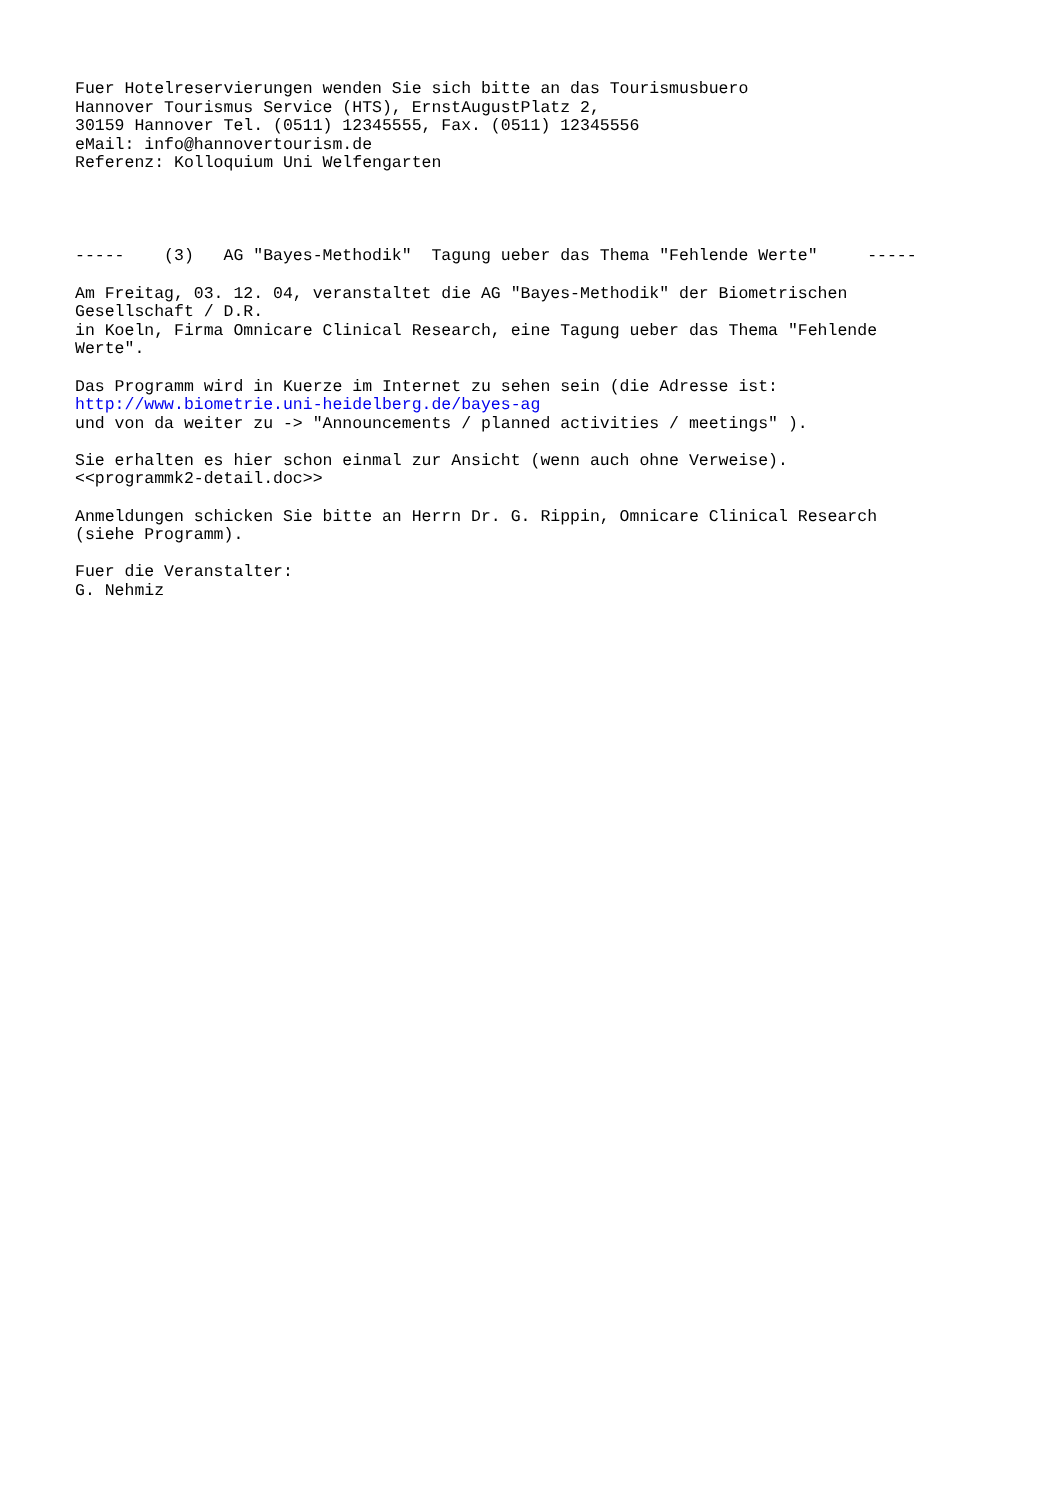Fuer Hotelreservierungen wenden Sie sich bitte an das Tourismusbuero
Hannover Tourismus Service (HTS), ErnstAugustPlatz 2,
30159 Hannover Tel. (0511) 12345555, Fax. (0511) 12345556
eMail: info@hannovertourism.de
Referenz: Kolloquium Uni Welfengarten




-----    (3)   AG "Bayes-Methodik"  Tagung ueber das Thema "Fehlende Werte"     -----

Am Freitag, 03. 12. 04, veranstaltet die AG "Bayes-Methodik" der Biometrischen
Gesellschaft / D.R.
in Koeln, Firma Omnicare Clinical Research, eine Tagung ueber das Thema "Fehlende
Werte".

Das Programm wird in Kuerze im Internet zu sehen sein (die Adresse ist:
http://www.biometrie.uni-heidelberg.de/bayes-ag
und von da weiter zu -> "Announcements / planned activities / meetings" ).

Sie erhalten es hier schon einmal zur Ansicht (wenn auch ohne Verweise).
<<programmk2-detail.doc>>

Anmeldungen schicken Sie bitte an Herrn Dr. G. Rippin, Omnicare Clinical Research
(siehe Programm).

Fuer die Veranstalter:
G. Nehmiz